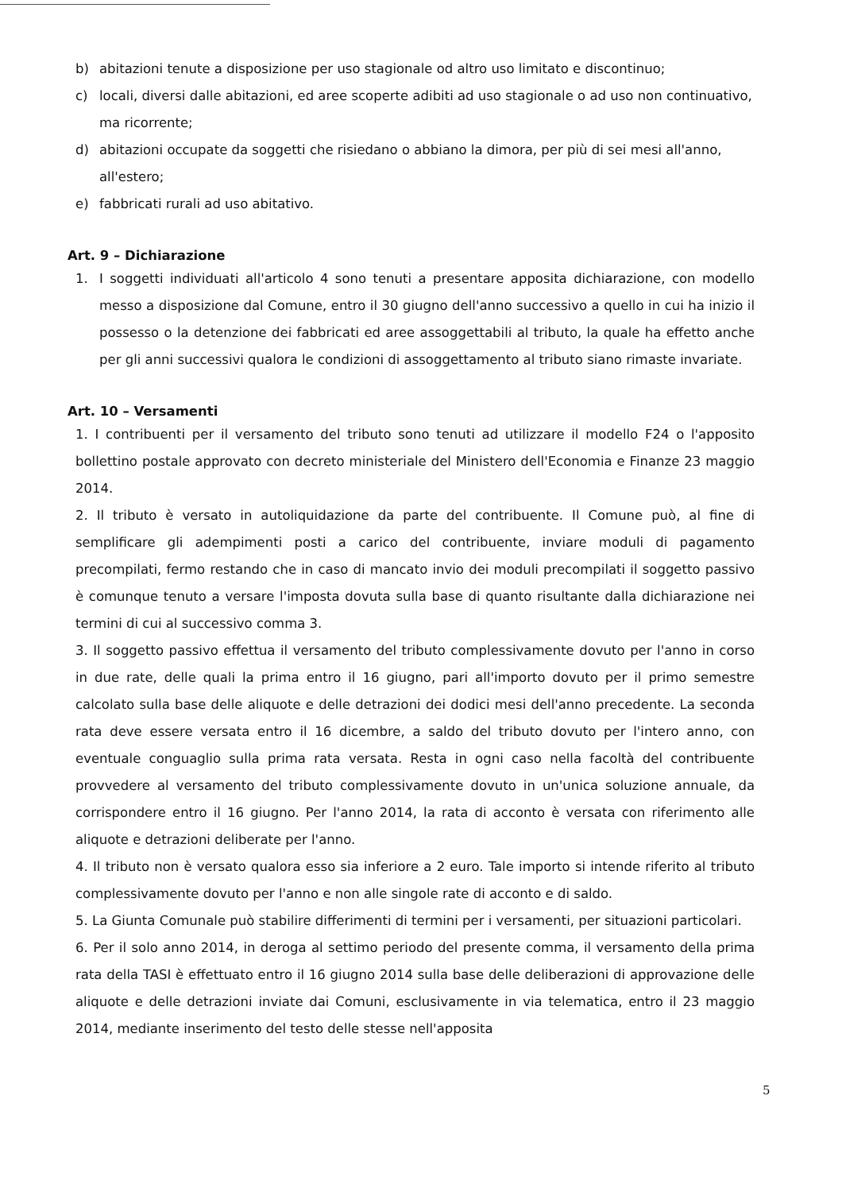b) abitazioni tenute a disposizione per uso stagionale od altro uso limitato e discontinuo;
c) locali, diversi dalle abitazioni, ed aree scoperte adibiti ad uso stagionale o ad uso non continuativo, ma ricorrente;
d) abitazioni occupate da soggetti che risiedano o abbiano la dimora, per più di sei mesi all'anno, all'estero;
e) fabbricati rurali ad uso abitativo.
Art. 9 – Dichiarazione
1. I soggetti individuati all'articolo 4 sono tenuti a presentare apposita dichiarazione, con modello messo a disposizione dal Comune, entro il 30 giugno dell'anno successivo a quello in cui ha inizio il possesso o la detenzione dei fabbricati ed aree assoggettabili al tributo, la quale ha effetto anche per gli anni successivi qualora le condizioni di assoggettamento al tributo siano rimaste invariate.
Art. 10 – Versamenti
1. I contribuenti per il versamento del tributo sono tenuti ad utilizzare il modello F24 o l'apposito bollettino postale approvato con decreto ministeriale del Ministero dell'Economia e Finanze 23 maggio 2014.
2. Il tributo è versato in autoliquidazione da parte del contribuente. Il Comune può, al fine di semplificare gli adempimenti posti a carico del contribuente, inviare moduli di pagamento precompilati, fermo restando che in caso di mancato invio dei moduli precompilati il soggetto passivo è comunque tenuto a versare l'imposta dovuta sulla base di quanto risultante dalla dichiarazione nei termini di cui al successivo comma 3.
3. Il soggetto passivo effettua il versamento del tributo complessivamente dovuto per l'anno in corso in due rate, delle quali la prima entro il 16 giugno, pari all'importo dovuto per il primo semestre calcolato sulla base delle aliquote e delle detrazioni dei dodici mesi dell'anno precedente. La seconda rata deve essere versata entro il 16 dicembre, a saldo del tributo dovuto per l'intero anno, con eventuale conguaglio sulla prima rata versata. Resta in ogni caso nella facoltà del contribuente provvedere al versamento del tributo complessivamente dovuto in un'unica soluzione annuale, da corrispondere entro il 16 giugno. Per l'anno 2014, la rata di acconto è versata con riferimento alle aliquote e detrazioni deliberate per l'anno.
4. Il tributo non è versato qualora esso sia inferiore a 2 euro. Tale importo si intende riferito al tributo complessivamente dovuto per l'anno e non alle singole rate di acconto e di saldo.
5. La Giunta Comunale può stabilire differimenti di termini per i versamenti, per situazioni particolari.
6. Per il solo anno 2014, in deroga al settimo periodo del presente comma, il versamento della prima rata della TASI è effettuato entro il 16 giugno 2014 sulla base delle deliberazioni di approvazione delle aliquote e delle detrazioni inviate dai Comuni, esclusivamente in via telematica, entro il 23 maggio 2014, mediante inserimento del testo delle stesse nell'apposita
5